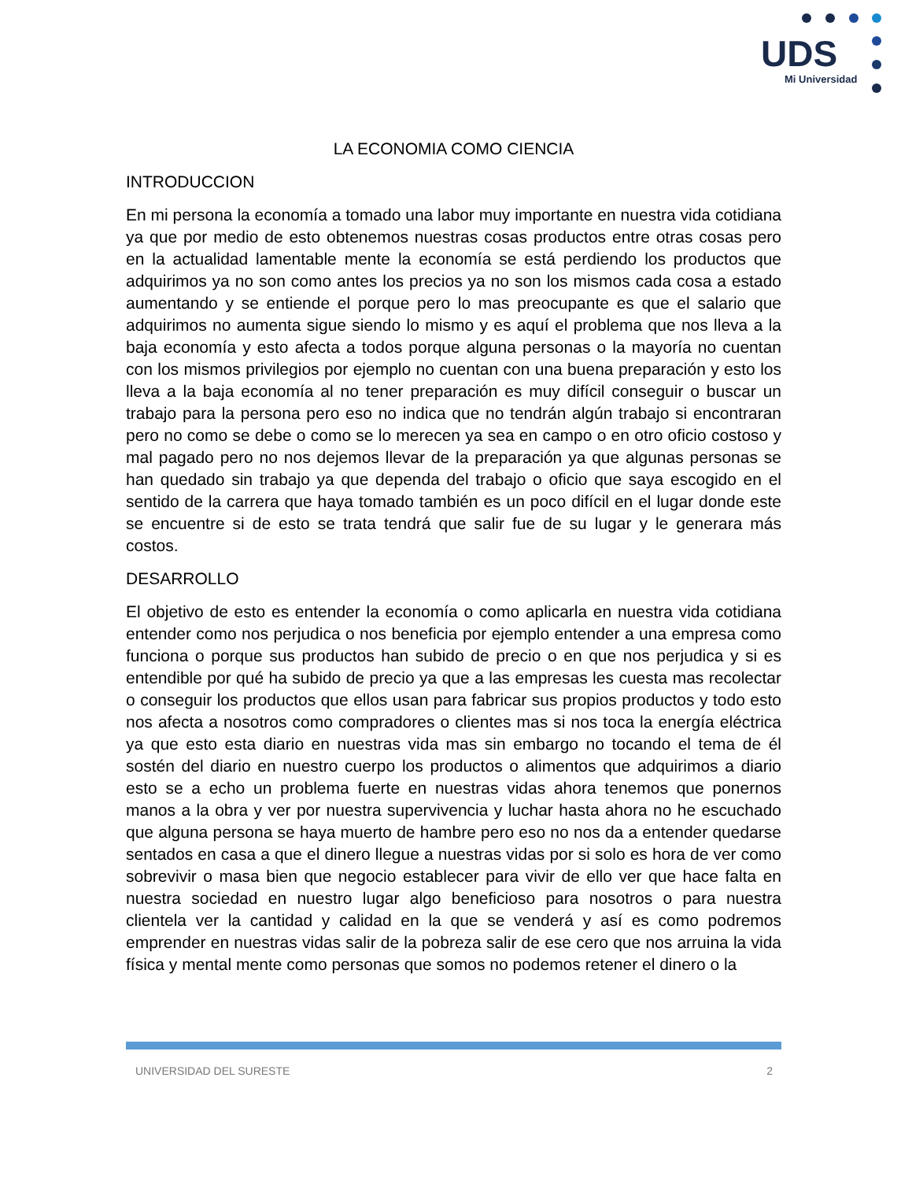UDS
Mi Universidad
LA ECONOMIA COMO CIENCIA
INTRODUCCION
En mi persona la economía a tomado una labor muy importante en nuestra vida cotidiana ya que por medio de esto obtenemos nuestras cosas productos entre otras cosas pero en la actualidad lamentable mente la economía se está perdiendo los productos que adquirimos ya no son como antes los precios ya no son los mismos cada cosa a estado aumentando y se entiende el porque pero lo mas preocupante es que el salario que adquirimos no aumenta sigue siendo lo mismo y es aquí el problema que nos lleva a la baja economía y esto afecta a todos porque alguna personas o la mayoría no cuentan con los mismos privilegios por ejemplo no cuentan con una buena preparación y esto los lleva a la baja economía al no tener preparación es muy difícil conseguir o buscar un trabajo para la persona pero eso no indica que no tendrán algún trabajo si encontraran pero no como se debe o como se lo merecen ya sea en campo o en otro oficio costoso y mal pagado pero no nos dejemos llevar de la preparación ya que algunas personas se han quedado sin trabajo ya que dependa del trabajo o oficio que saya escogido en el sentido de la carrera que haya tomado también es un poco difícil en el lugar donde este se encuentre si de esto se trata tendrá que salir fue de su lugar y le generara más costos.
DESARROLLO
El objetivo de esto es entender la economía o como aplicarla en nuestra vida cotidiana entender como nos perjudica o nos beneficia por ejemplo entender a una empresa como funciona o porque sus productos han subido de precio o en que nos perjudica y si es entendible por qué ha subido de precio ya que a las empresas les cuesta mas recolectar o conseguir los productos que ellos usan para fabricar sus propios productos y todo esto nos afecta a nosotros como compradores o clientes mas si nos toca la energía eléctrica ya que esto esta diario en nuestras vida mas sin embargo no tocando el tema de él sostén del diario en nuestro cuerpo los productos o alimentos que adquirimos a diario esto se a echo un problema fuerte en nuestras vidas ahora tenemos que ponernos manos a la obra y ver por nuestra supervivencia y luchar hasta ahora no he escuchado que alguna persona se haya muerto de hambre pero eso no nos da a entender quedarse sentados en casa a que el dinero llegue a nuestras vidas por si solo es hora de ver como sobrevivir o masa bien que negocio establecer para vivir de ello ver que hace falta en nuestra sociedad en nuestro lugar algo beneficioso para nosotros o para nuestra clientela ver la cantidad y calidad en la que se venderá y así es como podremos emprender en nuestras vidas salir de la pobreza salir de ese cero que nos arruina la vida física y mental mente como personas que somos no podemos retener el dinero o la
UNIVERSIDAD DEL SURESTE 2